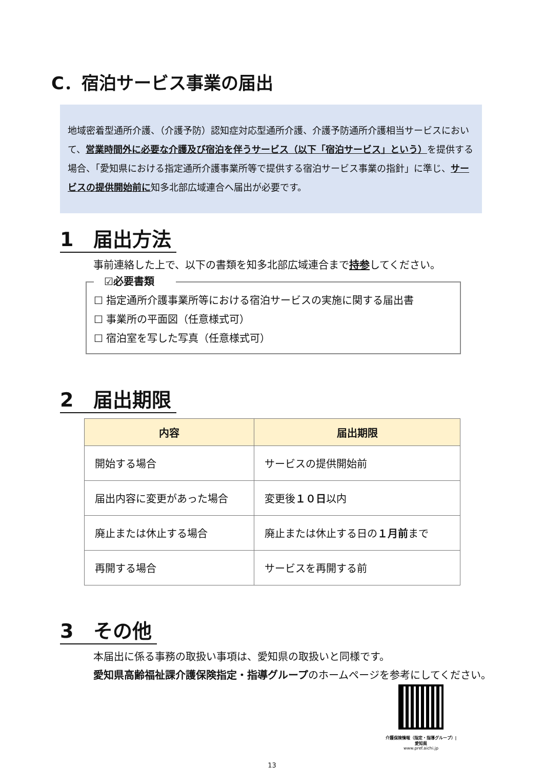C．宿泊サービス事業の届出
地域密着型通所介護、（介護予防）認知症対応型通所介護、介護予防通所介護相当サービスにおいて、営業時間外に必要な介護及び宿泊を伴うサービス（以下「宿泊サービス」という）を提供する場合、「愛知県における指定通所介護事業所等で提供する宿泊サービス事業の指針」に準じ、サービスの提供開始前に知多北部広域連合へ届出が必要です。
1 届出方法
事前連絡した上で、以下の書類を知多北部広域連合まで持参してください。
☑必要書類
☐ 指定通所介護事業所等における宿泊サービスの実施に関する届出書
☐ 事業所の平面図（任意様式可）
☐ 宿泊室を写した写真（任意様式可）
2 届出期限
| 内容 | 届出期限 |
| --- | --- |
| 開始する場合 | サービスの提供開始前 |
| 届出内容に変更があった場合 | 変更後 １０日 以内 |
| 廃止または休止する場合 | 廃止または休止する日の １月前 まで |
| 再開する場合 | サービスを再開する前 |
3 その他
本届出に係る事務の取扱い事項は、愛知県の取扱いと同様です。
愛知県高齢福祉課介護保険指定・指導グループのホームページを参考にしてください。
介護保険情報（指定・指導グループ）|
愛知県
www.pref.aichi.jp
13